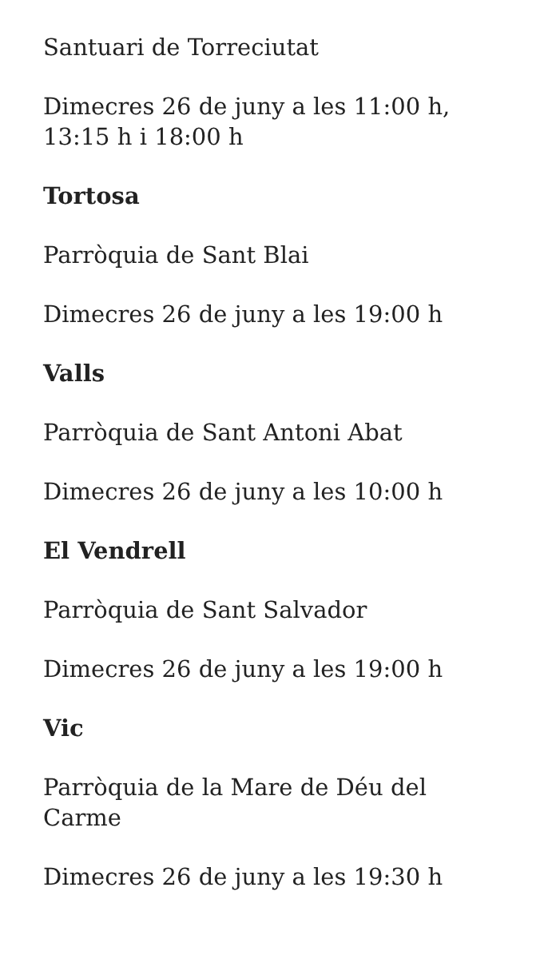Santuari de Torreciutat
Dimecres 26 de juny a les 11:00 h, 13:15 h i 18:00 h
Tortosa
Parròquia de Sant Blai
Dimecres 26 de juny a les 19:00 h
Valls
Parròquia de Sant Antoni Abat
Dimecres 26 de juny a les 10:00 h
El Vendrell
Parròquia de Sant Salvador
Dimecres 26 de juny a les 19:00 h
Vic
Parròquia de la Mare de Déu del Carme
Dimecres 26 de juny a les 19:30 h